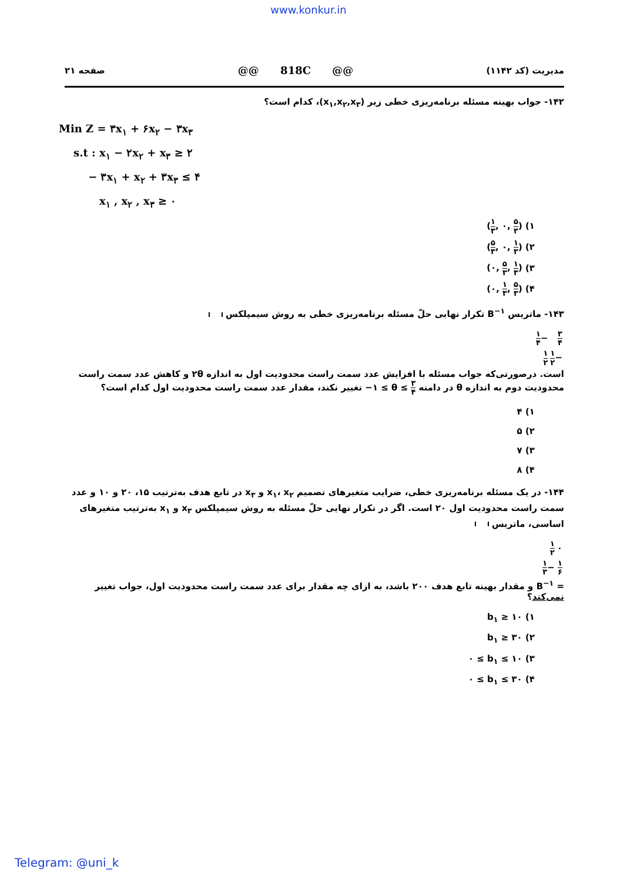www.konkur.in
مدیریت (کد ۱۱۴۲) @@ 818C @@ صفحه ۲۱
۱۴۲- جواب بهینه مسئله برنامه‌ریزی خطی زیر (x<sub>۱</sub>,x<sub>۲</sub>,x<sub>۳</sub>)، کدام است؟
Min Z = ۳x<sub>۱</sub> + ۶x<sub>۲</sub> − ۳x<sub>۳</sub>
s.t : x<sub>۱</sub> − ۲x<sub>۲</sub> + x<sub>۳</sub> ≥ ۲
− ۳x<sub>۱</sub> + x<sub>۲</sub> + ۳x<sub>۳</sub> ≤ ۴
x<sub>۱</sub> , x<sub>۲</sub> , x<sub>۳</sub> ≥ ۰
۱) (۱ ۳, ۰, ۵ ۳)
۲) (۵ ۳, ۰, ۱ ۳)
۳) (۰, ۵ ۳, ۱ ۳)
۴) (۰, ۱ ۳, ۵ ۳)
۱۴۳- ماتریس B<sup>−۱</sup> تکرار نهایی حلّ مسئله برنامه‌ریزی خطی به روش سیمپلکس
| ۳ ۴ | − ۱ ۴ |
| − ۱ ۲ | ۱ ۲ |
است. درصورتی‌که جواب مسئله با افزایش عدد سمت راست محدودیت اول به اندازه ۲θ و کاهش عدد سمت راست محدودیت دوم به اندازه θ در دامنه −۱ ≤ θ ≤ ۳ ۴ تغییر نکند، مقدار عدد سمت راست محدودیت اول کدام است؟
۱) ۴
۲) ۵
۳) ۷
۴) ۸
۱۴۴- در یک مسئله برنامه‌ریزی خطی، ضرایب متغیرهای تصمیم x<sub>۱</sub>، x<sub>۲</sub> و x<sub>۳</sub> در تابع هدف به‌ترتیب ۱۵، ۲۰ و ۱۰ و عدد سمت راست محدودیت اول ۲۰ است. اگر در تکرار نهایی حلّ مسئله به روش سیمپلکس x<sub>۳</sub> و x<sub>۱</sub> به‌ترتیب متغیرهای اساسی، ماتریس
| ۰ | ۱ ۲ |
| ۱ ۶ | − ۱ ۳ |
= B<sup>−۱</sup> و مقدار بهینه تابع هدف ۲۰۰ باشد، به ازای چه مقدار برای عدد سمت راست محدودیت اول، جواب تغییر نمی‌کند؟
۱) b<sub>۱</sub> ≥ ۱۰
۲) b<sub>۱</sub> ≥ ۳۰
۳) ۰ ≤ b<sub>۱</sub> ≤ ۱۰
۴) ۰ ≤ b<sub>۱</sub> ≤ ۳۰
Telegram: @uni_k